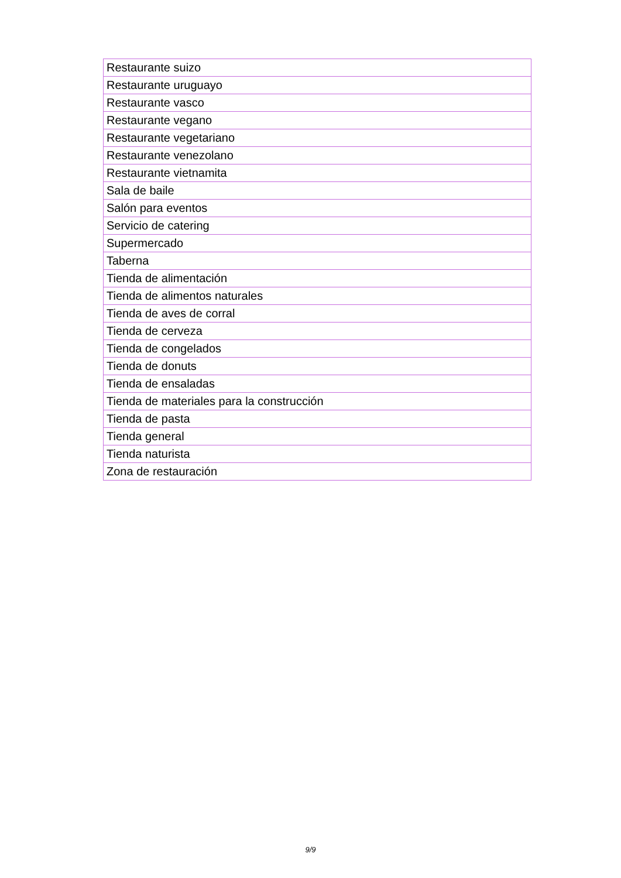| Restaurante suizo |
| Restaurante uruguayo |
| Restaurante vasco |
| Restaurante vegano |
| Restaurante vegetariano |
| Restaurante venezolano |
| Restaurante vietnamita |
| Sala de baile |
| Salón para eventos |
| Servicio de catering |
| Supermercado |
| Taberna |
| Tienda de alimentación |
| Tienda de alimentos naturales |
| Tienda de aves de corral |
| Tienda de cerveza |
| Tienda de congelados |
| Tienda de donuts |
| Tienda de ensaladas |
| Tienda de materiales para la construcción |
| Tienda de pasta |
| Tienda general |
| Tienda naturista |
| Zona de restauración |
9/9